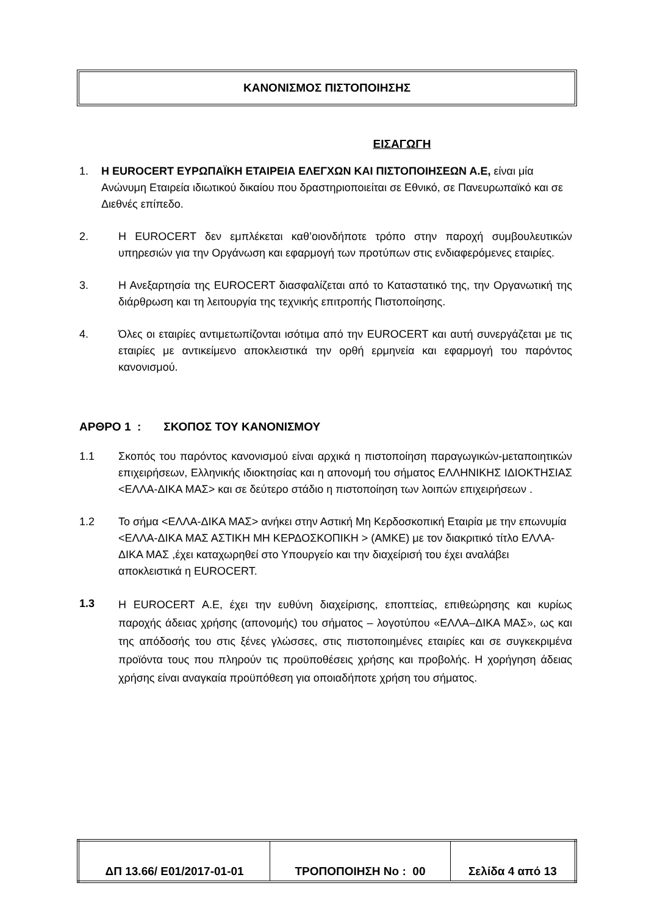ΚΑΝΟΝΙΣΜΟΣ ΠΙΣΤΟΠΟΙΗΣΗΣ
ΕΙΣΑΓΩΓΗ
1. Η EUROCERT ΕΥΡΩΠΑΪΚΗ ΕΤΑΙΡΕΙΑ ΕΛΕΓΧΩΝ ΚΑΙ ΠΙΣΤΟΠΟΙΗΣΕΩΝ Α.Ε, είναι μία Ανώνυμη Εταιρεία ιδιωτικού δικαίου που δραστηριοποιείται σε Εθνικό, σε Πανευρωπαϊκό και σε Διεθνές επίπεδο.
2. Η EUROCERT δεν εμπλέκεται καθ’οιονδήποτε τρόπο στην παροχή συμβουλευτικών υπηρεσιών για την Οργάνωση και εφαρμογή των προτύπων στις ενδιαφερόμενες εταιρίες.
3. Η Ανεξαρτησία της EUROCERT διασφαλίζεται από το Καταστατικό της, την Οργανωτική της διάρθρωση και τη λειτουργία της τεχνικής επιτροπής Πιστοποίησης.
4. Όλες οι εταιρίες αντιμετωπίζονται ισότιμα από την EUROCERT και αυτή συνεργάζεται με τις εταιρίες με αντικείμενο αποκλειστικά την ορθή ερμηνεία και εφαρμογή του παρόντος κανονισμού.
ΑΡΘΡΟ 1 : ΣΚΟΠΟΣ ΤΟΥ ΚΑΝΟΝΙΣΜΟΥ
1.1 Σκοπός του παρόντος κανονισμού είναι αρχικά η πιστοποίηση παραγωγικών-μεταποιητικών επιχειρήσεων, Ελληνικής ιδιοκτησίας και η απονομή του σήματος ΕΛΛΗΝΙΚΗΣ ΙΔΙΟΚΤΗΣΙΑΣ <ΕΛΛΑ-ΔΙΚΑ ΜΑΣ> και σε δεύτερο στάδιο η πιστοποίηση των λοιπών επιχειρήσεων .
1.2 Το σήμα <ΕΛΛΑ-ΔΙΚΑ ΜΑΣ> ανήκει στην Αστική Μη Κερδοσκοπική Εταιρία με την επωνυμία <ΕΛΛΑ-ΔΙΚΑ ΜΑΣ ΑΣΤΙΚΗ ΜΗ ΚΕΡΔΟΣΚΟΠΙΚΗ > (ΑΜΚΕ) με τον διακριτικό τίτλο ΕΛΛΑ-ΔΙΚΑ ΜΑΣ ,έχει καταχωρηθεί στο Υπουργείο και την διαχείρισή του έχει αναλάβει αποκλειστικά η EUROCERT.
1.3
Η EUROCERT Α.Ε, έχει την ευθύνη διαχείρισης, εποπτείας, επιθεώρησης και κυρίως παροχής άδειας χρήσης (απονομής) του σήματος – λογοτύπου «ΕΛΛΑ–ΔΙΚΑ ΜΑΣ», ως και της απόδοσής του στις ξένες γλώσσες, στις πιστοποιημένες εταιρίες και σε συγκεκριμένα προϊόντα τους που πληρούν τις προϋποθέσεις χρήσης και προβολής. Η χορήγηση άδειας χρήσης είναι αναγκαία προϋπόθεση για οποιαδήποτε χρήση του σήματος.
| ΔΠ 13.66/ Ε01/2017-01-01 | ΤΡΟΠΟΠΟΙΗΣΗ Νο : 00 | Σελίδα 4 από 13 |